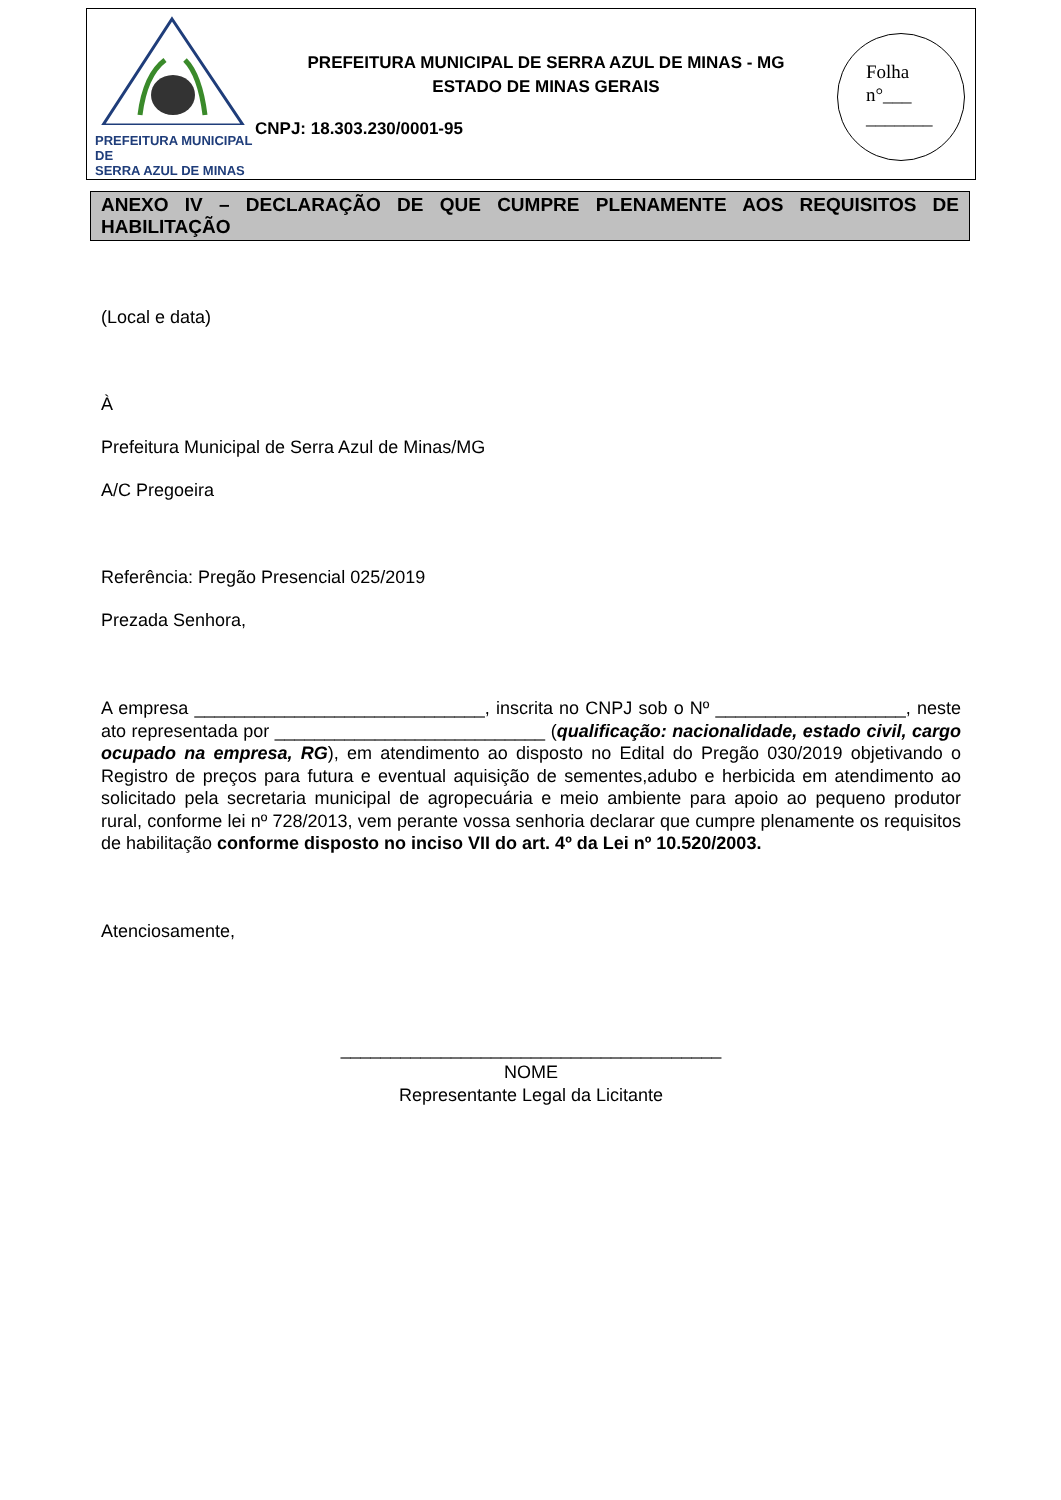PREFEITURA MUNICIPAL DE
SERRA AZUL DE MINAS
PREFEITURA MUNICIPAL DE SERRA AZUL DE MINAS - MG
ESTADO DE MINAS GERAIS
CNPJ: 18.303.230/0001-95
Folha
n°___
_______
ANEXO IV – DECLARAÇÃO DE QUE CUMPRE PLENAMENTE AOS REQUISITOS DE
HABILITAÇÃO
(Local e data)
À
Prefeitura Municipal de Serra Azul de Minas/MG
A/C Pregoeira
Referência: Pregão Presencial 025/2019
Prezada Senhora,
A empresa _____________________________, inscrita no CNPJ sob o Nº ___________________, neste ato representada por ___________________________ (qualificação: nacionalidade, estado civil, cargo ocupado na empresa, RG), em atendimento ao disposto no Edital do Pregão 030/2019 objetivando o Registro de preços para futura e eventual aquisição de sementes,adubo e herbicida em atendimento ao solicitado pela secretaria municipal de agropecuária e meio ambiente para apoio ao pequeno produtor rural, conforme lei nº 728/2013, vem perante vossa senhoria declarar que cumpre plenamente os requisitos de habilitação conforme disposto no inciso VII do art. 4º da Lei nº 10.520/2003.
Atenciosamente,
______________________________________
NOME
Representante Legal da Licitante